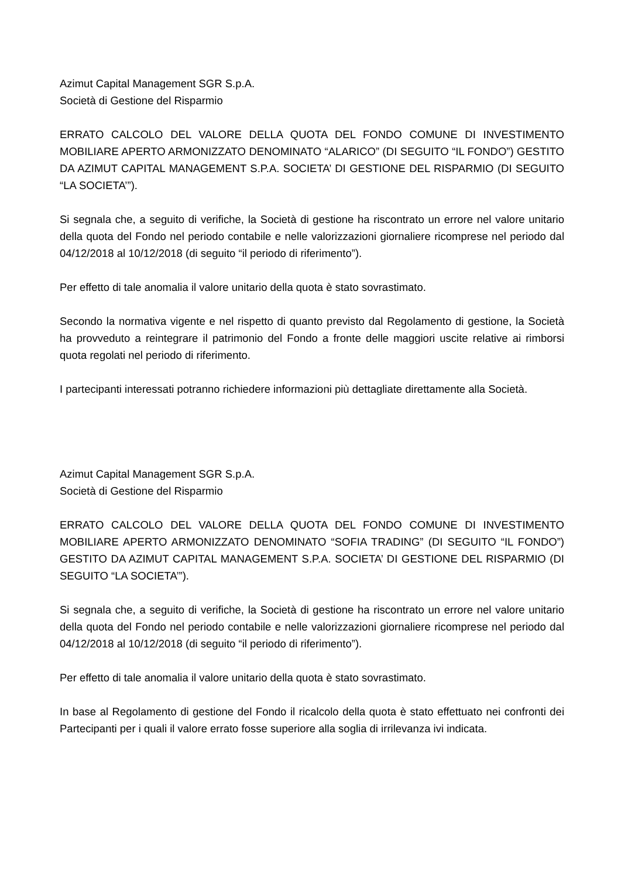Azimut Capital Management SGR S.p.A.
Società di Gestione del Risparmio
ERRATO CALCOLO DEL VALORE DELLA QUOTA DEL FONDO COMUNE DI INVESTIMENTO MOBILIARE APERTO ARMONIZZATO DENOMINATO “ALARICO” (DI SEGUITO “IL FONDO”) GESTITO DA AZIMUT CAPITAL MANAGEMENT S.P.A. SOCIETA’ DI GESTIONE DEL RISPARMIO (DI SEGUITO “LA SOCIETA’”).
Si segnala che, a seguito di verifiche, la Società di gestione ha riscontrato un errore nel valore unitario della quota del Fondo nel periodo contabile e nelle valorizzazioni giornaliere ricomprese nel periodo dal 04/12/2018 al 10/12/2018 (di seguito “il periodo di riferimento”).
Per effetto di tale anomalia il valore unitario della quota è stato sovrastimato.
Secondo la normativa vigente e nel rispetto di quanto previsto dal Regolamento di gestione, la Società ha provveduto a reintegrare il patrimonio del Fondo a fronte delle maggiori uscite relative ai rimborsi quota regolati nel periodo di riferimento.
I partecipanti interessati potranno richiedere informazioni più dettagliate direttamente alla Società.
Azimut Capital Management SGR S.p.A.
Società di Gestione del Risparmio
ERRATO CALCOLO DEL VALORE DELLA QUOTA DEL FONDO COMUNE DI INVESTIMENTO MOBILIARE APERTO ARMONIZZATO DENOMINATO “SOFIA TRADING” (DI SEGUITO “IL FONDO”) GESTITO DA AZIMUT CAPITAL MANAGEMENT S.P.A. SOCIETA’ DI GESTIONE DEL RISPARMIO (DI SEGUITO “LA SOCIETA’”).
Si segnala che, a seguito di verifiche, la Società di gestione ha riscontrato un errore nel valore unitario della quota del Fondo nel periodo contabile e nelle valorizzazioni giornaliere ricomprese nel periodo dal 04/12/2018 al 10/12/2018 (di seguito “il periodo di riferimento”).
Per effetto di tale anomalia il valore unitario della quota è stato sovrastimato.
In base al Regolamento di gestione del Fondo il ricalcolo della quota è stato effettuato nei confronti dei Partecipanti per i quali il valore errato fosse superiore alla soglia di irrilevanza ivi indicata.